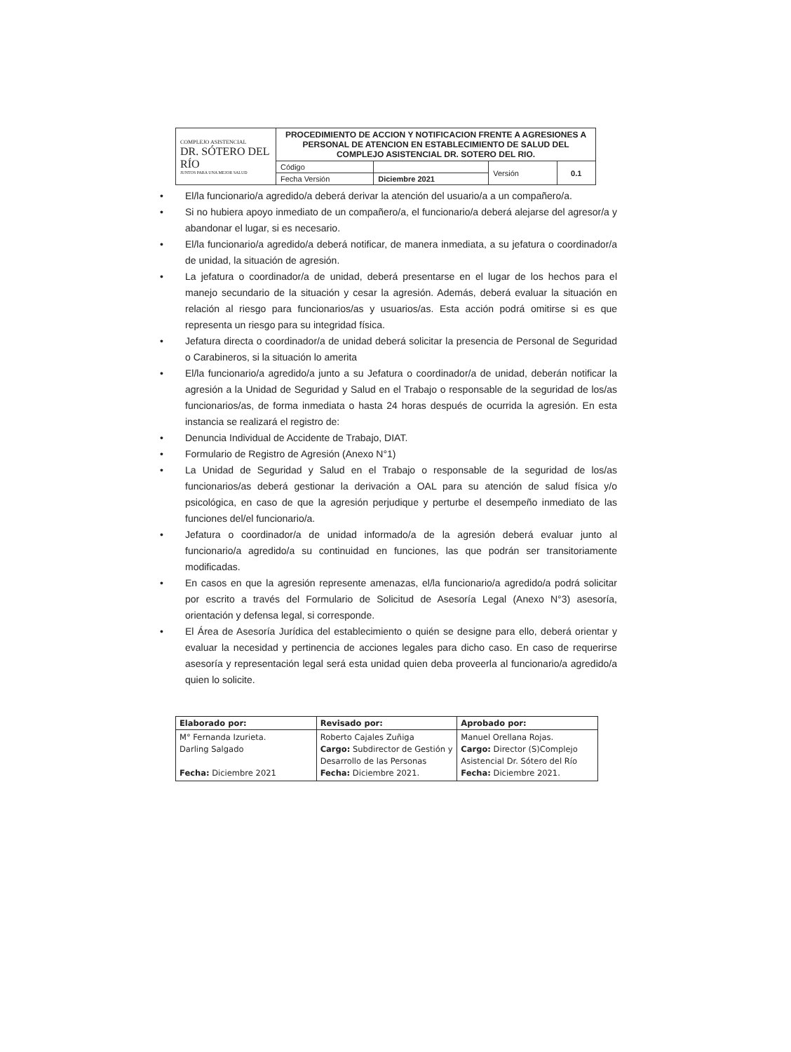| COMPLEJO ASISTENCIAL DR. SÓTERO DEL RÍO JUNTOS PARA UNA MEJOR SALUD | PROCEDIMIENTO DE ACCION Y NOTIFICACION FRENTE A AGRESIONES A PERSONAL DE ATENCION EN ESTABLECIMIENTO DE SALUD DEL COMPLEJO ASISTENCIAL DR. SOTERO DEL RIO. | | | |
| | Código | | Versión | 0.1 |
| | Fecha Versión | Diciembre 2021 | | |
• El/la funcionario/a agredido/a deberá derivar la atención del usuario/a a un compañero/a.
• Si no hubiera apoyo inmediato de un compañero/a, el funcionario/a deberá alejarse del agresor/a y abandonar el lugar, si es necesario.
• El/la funcionario/a agredido/a deberá notificar, de manera inmediata, a su jefatura o coordinador/a de unidad, la situación de agresión.
• La jefatura o coordinador/a de unidad, deberá presentarse en el lugar de los hechos para el manejo secundario de la situación y cesar la agresión. Además, deberá evaluar la situación en relación al riesgo para funcionarios/as y usuarios/as. Esta acción podrá omitirse si es que representa un riesgo para su integridad física.
• Jefatura directa o coordinador/a de unidad deberá solicitar la presencia de Personal de Seguridad o Carabineros, si la situación lo amerita
• El/la funcionario/a agredido/a junto a su Jefatura o coordinador/a de unidad, deberán notificar la agresión a la Unidad de Seguridad y Salud en el Trabajo o responsable de la seguridad de los/as funcionarios/as, de forma inmediata o hasta 24 horas después de ocurrida la agresión. En esta instancia se realizará el registro de:
• Denuncia Individual de Accidente de Trabajo, DIAT.
• Formulario de Registro de Agresión (Anexo N°1)
• La Unidad de Seguridad y Salud en el Trabajo o responsable de la seguridad de los/as funcionarios/as deberá gestionar la derivación a OAL para su atención de salud física y/o psicológica, en caso de que la agresión perjudique y perturbe el desempeño inmediato de las funciones del/el funcionario/a.
• Jefatura o coordinador/a de unidad informado/a de la agresión deberá evaluar junto al funcionario/a agredido/a su continuidad en funciones, las que podrán ser transitoriamente modificadas.
• En casos en que la agresión represente amenazas, el/la funcionario/a agredido/a podrá solicitar por escrito a través del Formulario de Solicitud de Asesoría Legal (Anexo N°3) asesoría, orientación y defensa legal, si corresponde.
• El Área de Asesoría Jurídica del establecimiento o quién se designe para ello, deberá orientar y evaluar la necesidad y pertinencia de acciones legales para dicho caso. En caso de requerirse asesoría y representación legal será esta unidad quien deba proveerla al funcionario/a agredido/a quien lo solicite.
| Elaborado por: | Revisado por: | Aprobado por: |
| --- | --- | --- |
| M° Fernanda Izurieta. Darling Salgado Fecha: Diciembre 2021 | Roberto Cajales Zuñiga Cargo: Subdirector de Gestión y Desarrollo de las Personas Fecha: Diciembre 2021. | Manuel Orellana Rojas. Cargo: Director (S)Complejo Asistencial Dr. Sótero del Río Fecha: Diciembre 2021. |